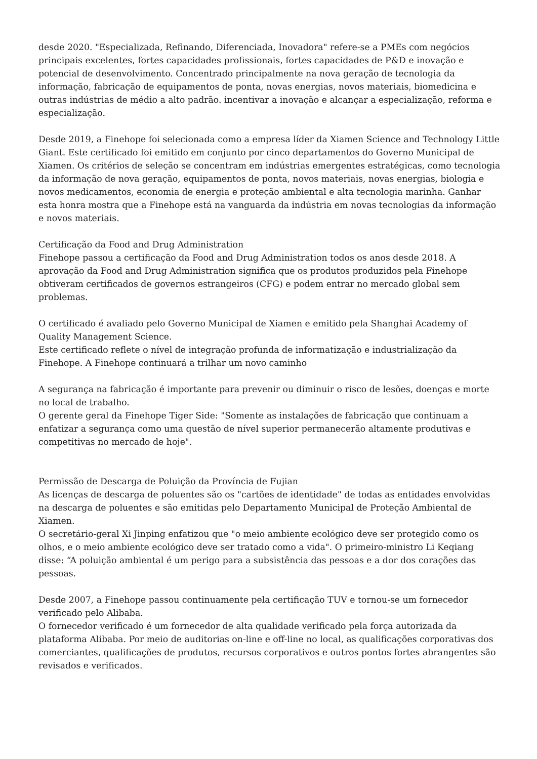desde 2020. "Especializada, Refinando, Diferenciada, Inovadora" refere-se a PMEs com negócios principais excelentes, fortes capacidades profissionais, fortes capacidades de P&D e inovação e potencial de desenvolvimento. Concentrado principalmente na nova geração de tecnologia da informação, fabricação de equipamentos de ponta, novas energias, novos materiais, biomedicina e outras indústrias de médio a alto padrão. incentivar a inovação e alcançar a especialização, reforma e especialização.
Desde 2019, a Finehope foi selecionada como a empresa líder da Xiamen Science and Technology Little Giant. Este certificado foi emitido em conjunto por cinco departamentos do Governo Municipal de Xiamen. Os critérios de seleção se concentram em indústrias emergentes estratégicas, como tecnologia da informação de nova geração, equipamentos de ponta, novos materiais, novas energias, biologia e novos medicamentos, economia de energia e proteção ambiental e alta tecnologia marinha. Ganhar esta honra mostra que a Finehope está na vanguarda da indústria em novas tecnologias da informação e novos materiais.
Certificação da Food and Drug Administration
Finehope passou a certificação da Food and Drug Administration todos os anos desde 2018. A aprovação da Food and Drug Administration significa que os produtos produzidos pela Finehope obtiveram certificados de governos estrangeiros (CFG) e podem entrar no mercado global sem problemas.
O certificado é avaliado pelo Governo Municipal de Xiamen e emitido pela Shanghai Academy of Quality Management Science.
Este certificado reflete o nível de integração profunda de informatização e industrialização da Finehope. A Finehope continuará a trilhar um novo caminho
A segurança na fabricação é importante para prevenir ou diminuir o risco de lesões, doenças e morte no local de trabalho.
O gerente geral da Finehope Tiger Side: "Somente as instalações de fabricação que continuam a enfatizar a segurança como uma questão de nível superior permanecerão altamente produtivas e competitivas no mercado de hoje".
Permissão de Descarga de Poluição da Província de Fujian
As licenças de descarga de poluentes são os "cartões de identidade" de todas as entidades envolvidas na descarga de poluentes e são emitidas pelo Departamento Municipal de Proteção Ambiental de Xiamen.
O secretário-geral Xi Jinping enfatizou que "o meio ambiente ecológico deve ser protegido como os olhos, e o meio ambiente ecológico deve ser tratado como a vida". O primeiro-ministro Li Keqiang disse: “A poluição ambiental é um perigo para a subsistência das pessoas e a dor dos corações das pessoas.
Desde 2007, a Finehope passou continuamente pela certificação TUV e tornou-se um fornecedor verificado pelo Alibaba.
O fornecedor verificado é um fornecedor de alta qualidade verificado pela força autorizada da plataforma Alibaba. Por meio de auditorias on-line e off-line no local, as qualificações corporativas dos comerciantes, qualificações de produtos, recursos corporativos e outros pontos fortes abrangentes são revisados e verificados.